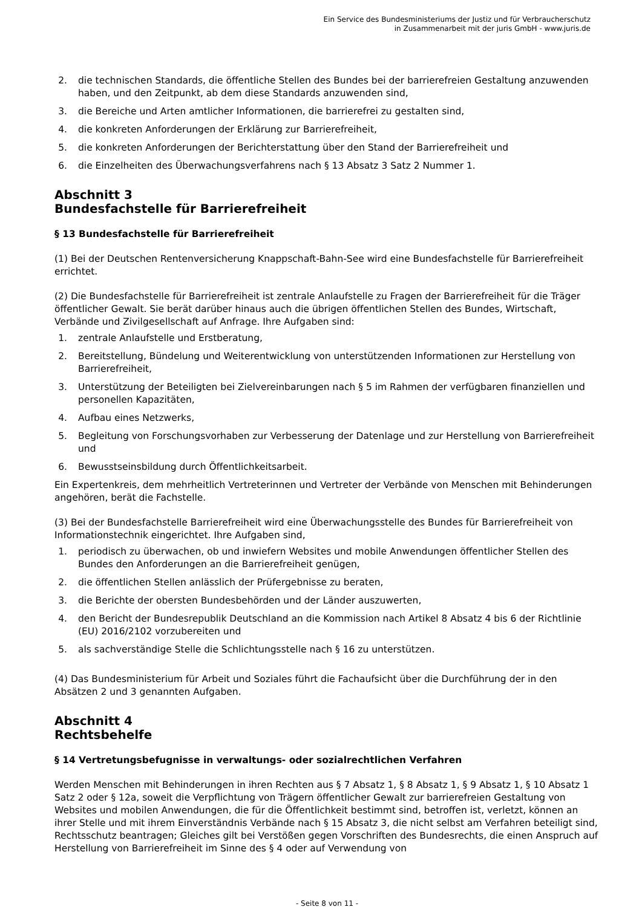Ein Service des Bundesministeriums der Justiz und für Verbraucherschutz
in Zusammenarbeit mit der juris GmbH - www.juris.de
2. die technischen Standards, die öffentliche Stellen des Bundes bei der barrierefreien Gestaltung anzuwenden haben, und den Zeitpunkt, ab dem diese Standards anzuwenden sind,
3. die Bereiche und Arten amtlicher Informationen, die barrierefrei zu gestalten sind,
4. die konkreten Anforderungen der Erklärung zur Barrierefreiheit,
5. die konkreten Anforderungen der Berichterstattung über den Stand der Barrierefreiheit und
6. die Einzelheiten des Überwachungsverfahrens nach § 13 Absatz 3 Satz 2 Nummer 1.
Abschnitt 3
Bundesfachstelle für Barrierefreiheit
§ 13 Bundesfachstelle für Barrierefreiheit
(1) Bei der Deutschen Rentenversicherung Knappschaft-Bahn-See wird eine Bundesfachstelle für Barrierefreiheit errichtet.
(2) Die Bundesfachstelle für Barrierefreiheit ist zentrale Anlaufstelle zu Fragen der Barrierefreiheit für die Träger öffentlicher Gewalt. Sie berät darüber hinaus auch die übrigen öffentlichen Stellen des Bundes, Wirtschaft, Verbände und Zivilgesellschaft auf Anfrage. Ihre Aufgaben sind:
1. zentrale Anlaufstelle und Erstberatung,
2. Bereitstellung, Bündelung und Weiterentwicklung von unterstützenden Informationen zur Herstellung von Barrierefreiheit,
3. Unterstützung der Beteiligten bei Zielvereinbarungen nach § 5 im Rahmen der verfügbaren finanziellen und personellen Kapazitäten,
4. Aufbau eines Netzwerks,
5. Begleitung von Forschungsvorhaben zur Verbesserung der Datenlage und zur Herstellung von Barrierefreiheit und
6. Bewusstseinsbildung durch Öffentlichkeitsarbeit.
Ein Expertenkreis, dem mehrheitlich Vertreterinnen und Vertreter der Verbände von Menschen mit Behinderungen angehören, berät die Fachstelle.
(3) Bei der Bundesfachstelle Barrierefreiheit wird eine Überwachungsstelle des Bundes für Barrierefreiheit von Informationstechnik eingerichtet. Ihre Aufgaben sind,
1. periodisch zu überwachen, ob und inwiefern Websites und mobile Anwendungen öffentlicher Stellen des Bundes den Anforderungen an die Barrierefreiheit genügen,
2. die öffentlichen Stellen anlässlich der Prüfergebnisse zu beraten,
3. die Berichte der obersten Bundesbehörden und der Länder auszuwerten,
4. den Bericht der Bundesrepublik Deutschland an die Kommission nach Artikel 8 Absatz 4 bis 6 der Richtlinie (EU) 2016/2102 vorzubereiten und
5. als sachverständige Stelle die Schlichtungsstelle nach § 16 zu unterstützen.
(4) Das Bundesministerium für Arbeit und Soziales führt die Fachaufsicht über die Durchführung der in den Absätzen 2 und 3 genannten Aufgaben.
Abschnitt 4
Rechtsbehelfe
§ 14 Vertretungsbefugnisse in verwaltungs- oder sozialrechtlichen Verfahren
Werden Menschen mit Behinderungen in ihren Rechten aus § 7 Absatz 1, § 8 Absatz 1, § 9 Absatz 1, § 10 Absatz 1 Satz 2 oder § 12a, soweit die Verpflichtung von Trägern öffentlicher Gewalt zur barrierefreien Gestaltung von Websites und mobilen Anwendungen, die für die Öffentlichkeit bestimmt sind, betroffen ist, verletzt, können an ihrer Stelle und mit ihrem Einverständnis Verbände nach § 15 Absatz 3, die nicht selbst am Verfahren beteiligt sind, Rechtsschutz beantragen; Gleiches gilt bei Verstößen gegen Vorschriften des Bundesrechts, die einen Anspruch auf Herstellung von Barrierefreiheit im Sinne des § 4 oder auf Verwendung von
- Seite 8 von 11 -